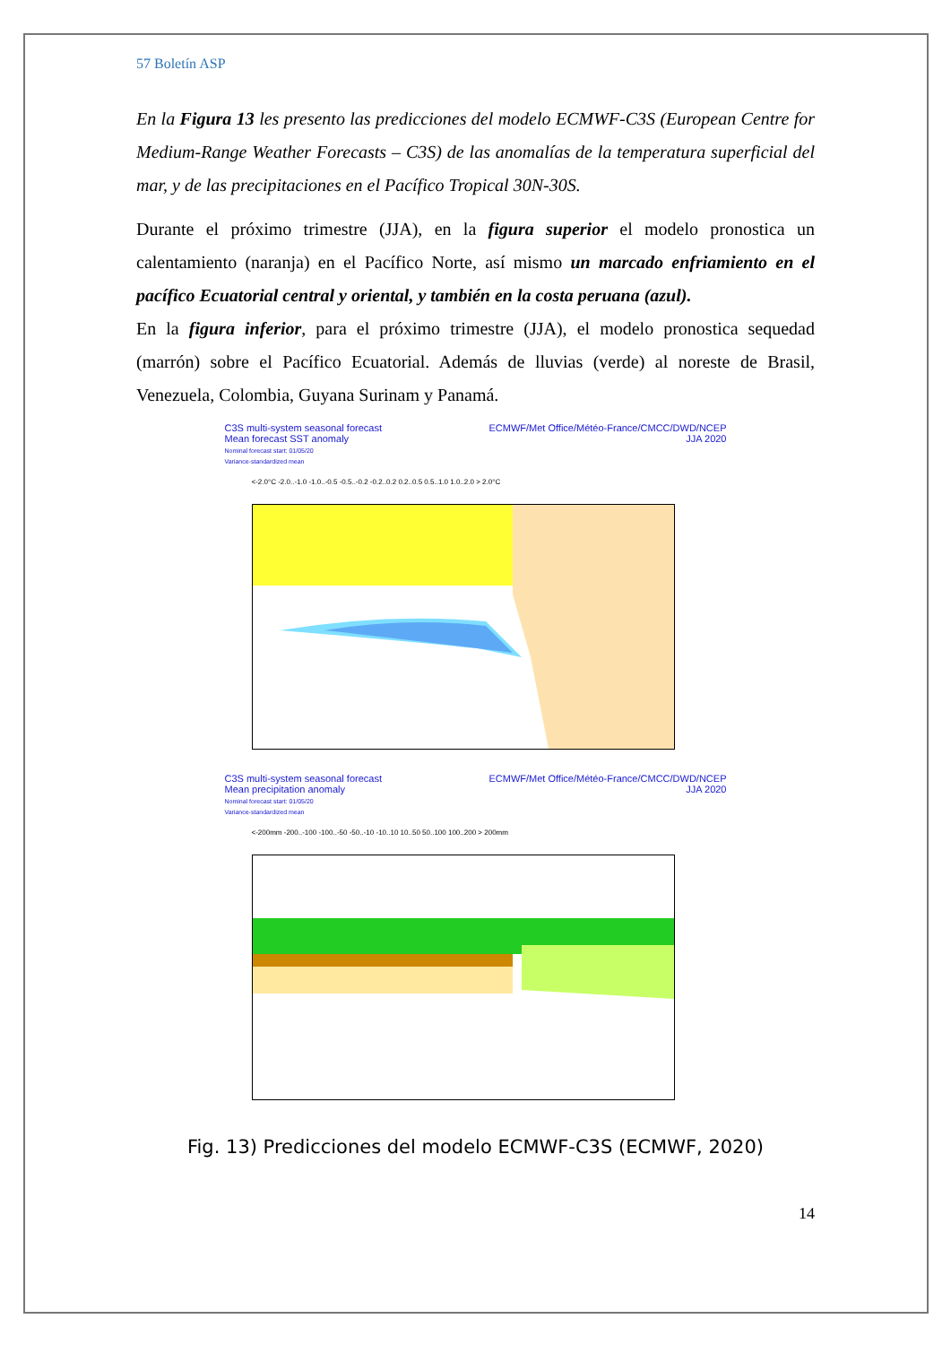57 Boletín ASP
En la Figura 13 les presento las predicciones del modelo ECMWF-C3S (European Centre for Medium-Range Weather Forecasts – C3S) de las anomalías de la temperatura superficial del mar, y de las precipitaciones en el Pacífico Tropical 30N-30S.
Durante el próximo trimestre (JJA), en la figura superior el modelo pronostica un calentamiento (naranja) en el Pacífico Norte, así mismo un marcado enfriamiento en el pacífico Ecuatorial central y oriental, y también en la costa peruana (azul).
En la figura inferior, para el próximo trimestre (JJA), el modelo pronostica sequedad (marrón) sobre el Pacífico Ecuatorial. Además de lluvias (verde) al noreste de Brasil, Venezuela, Colombia, Guyana Surinam y Panamá.
C3S multi-system seasonal forecast
Mean forecast SST anomaly
Nominal forecast start: 01/05/20
Variance-standardized mean
ECMWF/Met Office/Météo-France/CMCC/DWD/NCEP
JJA 2020
<-2.0°C -2.0..-1.0 -1.0..-0.5 -0.5..-0.2 -0.2..0.2 0.2..0.5 0.5..1.0 1.0..2.0 > 2.0°C
C3S multi-system seasonal forecast
Mean precipitation anomaly
Nominal forecast start: 01/05/20
Variance-standardized mean
ECMWF/Met Office/Météo-France/CMCC/DWD/NCEP
JJA 2020
<-200mm -200..-100 -100..-50 -50..-10 -10..10 10..50 50..100 100..200 > 200mm
Fig. 13) Predicciones del modelo ECMWF-C3S (ECMWF, 2020)
14